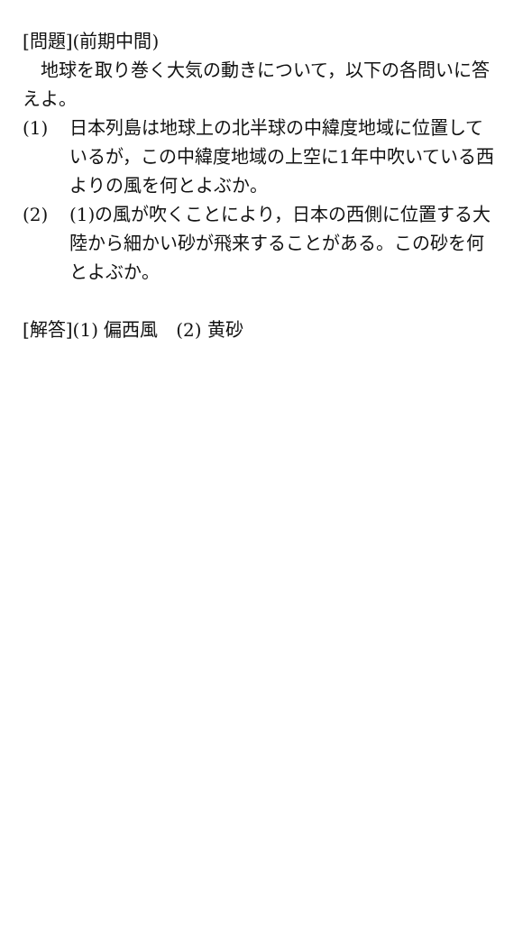[問題](前期中間)
　地球を取り巻く大気の動きについて，以下の各問いに答えよ。
(1) 日本列島は地球上の北半球の中緯度地域に位置しているが，この中緯度地域の上空に1年中吹いている西よりの風を何とよぶか。
(2) (1)の風が吹くことにより，日本の西側に位置する大陸から細かい砂が飛来することがある。この砂を何とよぶか。
[解答](1) 偏西風　(2) 黄砂